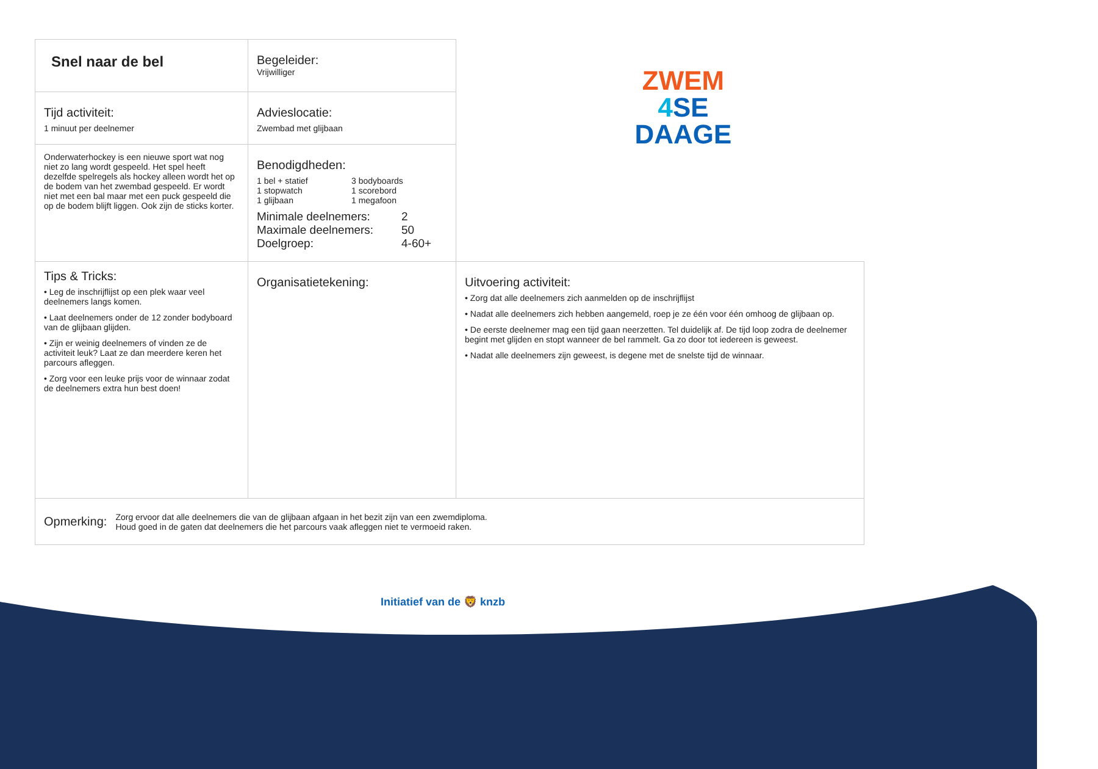ZWEM
4 SE
DAAGE
| Snel naar de bel | Begeleider: Vrijwilliger | |
| Tijd activiteit: 1 minuut per deelnemer | Advieslocatie: Zwembad met glijbaan | |
| Onderwaterhockey is een nieuwe sport wat nog niet zo lang wordt gespeeld. Het spel heeft dezelfde spelregels als hockey alleen wordt het op de bodem van het zwembad gespeeld. Er wordt niet met een bal maar met een puck gespeeld die op de bodem blijft liggen. Ook zijn de sticks korter. | Benodigdheden: 1 bel + statief 1 stopwatch 1 glijbaan 3 bodyboards 1 scorebord 1 megafoon Minimale deelnemers: 2 Maximale deelnemers: 50 Doelgroep: 4-60+ | |
| Tips & Tricks: • Leg de inschrijflijst op een plek waar veel deelnemers langs komen. • Laat deelnemers onder de 12 zonder bodyboard van de glijbaan glijden. • Zijn er weinig deelnemers of vinden ze de activiteit leuk? Laat ze dan meerdere keren het parcours afleggen. • Zorg voor een leuke prijs voor de winnaar zodat de deelnemers extra hun best doen! | Organisatietekening: | Uitvoering activiteit: • Zorg dat alle deelnemers zich aanmelden op de inschrijflijst • Nadat alle deelnemers zich hebben aangemeld, roep je ze één voor één omhoog de glijbaan op. • De eerste deelnemer mag een tijd gaan neerzetten. Tel duidelijk af. De tijd loop zodra de deelnemer begint met glijden en stopt wanneer de bel rammelt. Ga zo door tot iedereen is geweest. • Nadat alle deelnemers zijn geweest, is degene met de snelste tijd de winnaar. |
| Opmerking: Zorg ervoor dat alle deelnemers die van de glijbaan afgaan in het bezit zijn van een zwemdiploma. Houd goed in de gaten dat deelnemers die het parcours vaak afleggen niet te vermoeid raken. | | |
Initiatief van de 🦁 knzb